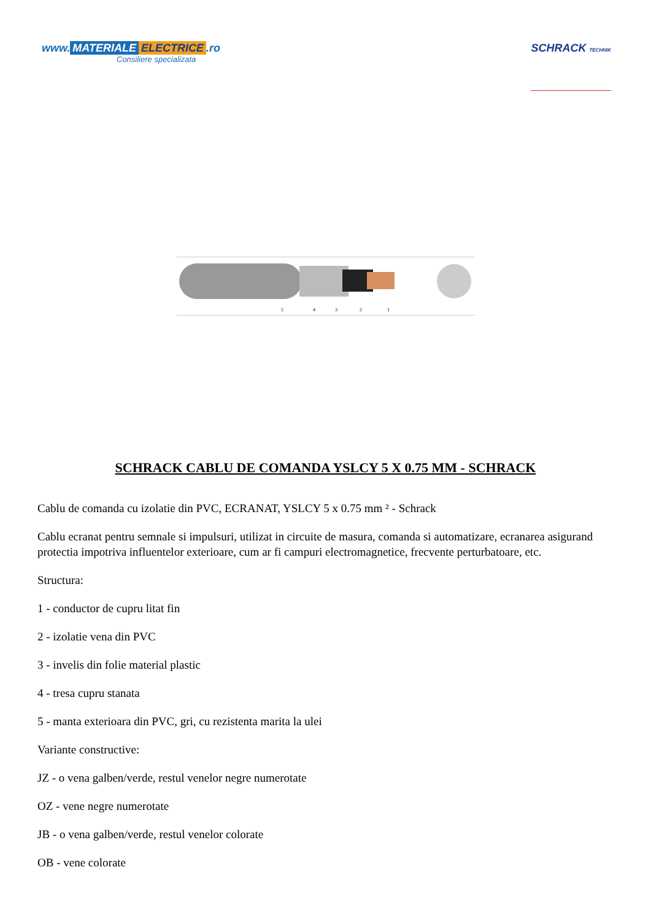www. MATERIALE ELECTRICE.ro
Consiliere specializata
SCHRACK TECHNIK
5
4
3
2
1
SCHRACK CABLU DE COMANDA YSLCY 5 X 0.75 MM - SCHRACK
Cablu de comanda cu izolatie din PVC, ECRANAT, YSLCY 5 x 0.75 mm ² - Schrack
Cablu ecranat pentru semnale si impulsuri, utilizat in circuite de masura, comanda si automatizare, ecranarea asigurand protectia impotriva influentelor exterioare, cum ar fi campuri electromagnetice, frecvente perturbatoare, etc.
Structura:
1 - conductor de cupru litat fin
2 - izolatie vena din PVC
3 - invelis din folie material plastic
4 - tresa cupru stanata
5 - manta exterioara din PVC, gri, cu rezistenta marita la ulei
Variante constructive:
JZ - o vena galben/verde, restul venelor negre numerotate
OZ - vene negre numerotate
JB - o vena galben/verde, restul venelor colorate
OB - vene colorate